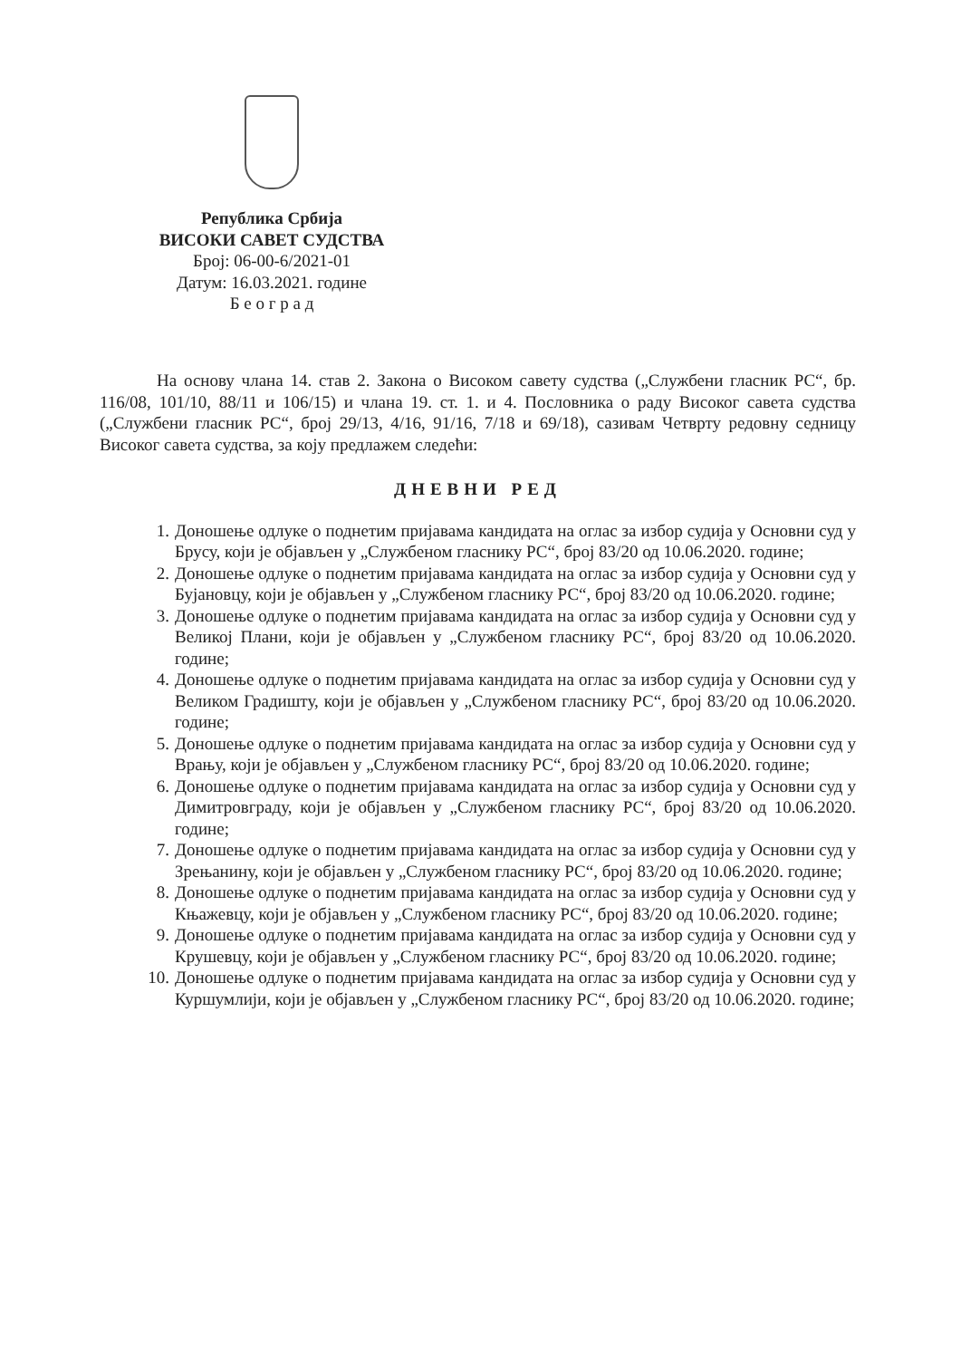Република Србија
ВИСОКИ САВЕТ СУДСТВА
Број: 06-00-6/2021-01
Датум: 16.03.2021. године
Б е о г р а д
На основу члана 14. став 2. Закона о Високом савету судства („Службени гласник РС“, бр. 116/08, 101/10, 88/11 и 106/15) и члана 19. ст. 1. и 4. Пословника о раду Високог савета судства („Службени гласник РС“, број 29/13, 4/16, 91/16, 7/18 и 69/18), сазивам Четврту редовну седницу Високог савета судства, за коју предлажем следећи:
ДНЕВНИ РЕД
1. Доношење одлуке о поднетим пријавама кандидата на оглас за избор судија у Основни суд у Брусу, који је објављен у „Службеном гласнику РС“, број 83/20 од 10.06.2020. године;
2. Доношење одлуке о поднетим пријавама кандидата на оглас за избор судија у Основни суд у Бујановцу, који је објављен у „Службеном гласнику РС“, број 83/20 од 10.06.2020. године;
3. Доношење одлуке о поднетим пријавама кандидата на оглас за избор судија у Основни суд у Великој Плани, који је објављен у „Службеном гласнику РС“, број 83/20 од 10.06.2020. године;
4. Доношење одлуке о поднетим пријавама кандидата на оглас за избор судија у Основни суд у Великом Градишту, који је објављен у „Службеном гласнику РС“, број 83/20 од 10.06.2020. године;
5. Доношење одлуке о поднетим пријавама кандидата на оглас за избор судија у Основни суд у Врању, који је објављен у „Службеном гласнику РС“, број 83/20 од 10.06.2020. године;
6. Доношење одлуке о поднетим пријавама кандидата на оглас за избор судија у Основни суд у Димитровграду, који је објављен у „Службеном гласнику РС“, број 83/20 од 10.06.2020. године;
7. Доношење одлуке о поднетим пријавама кандидата на оглас за избор судија у Основни суд у Зрењанину, који је објављен у „Службеном гласнику РС“, број 83/20 од 10.06.2020. године;
8. Доношење одлуке о поднетим пријавама кандидата на оглас за избор судија у Основни суд у Књажевцу, који је објављен у „Службеном гласнику РС“, број 83/20 од 10.06.2020. године;
9. Доношење одлуке о поднетим пријавама кандидата на оглас за избор судија у Основни суд у Крушевцу, који је објављен у „Службеном гласнику РС“, број 83/20 од 10.06.2020. године;
10.
Доношење одлуке о поднетим пријавама кандидата на оглас за избор судија у Основни суд у Куршумлији, који је објављен у „Службеном гласнику РС“, број 83/20 од 10.06.2020. године;